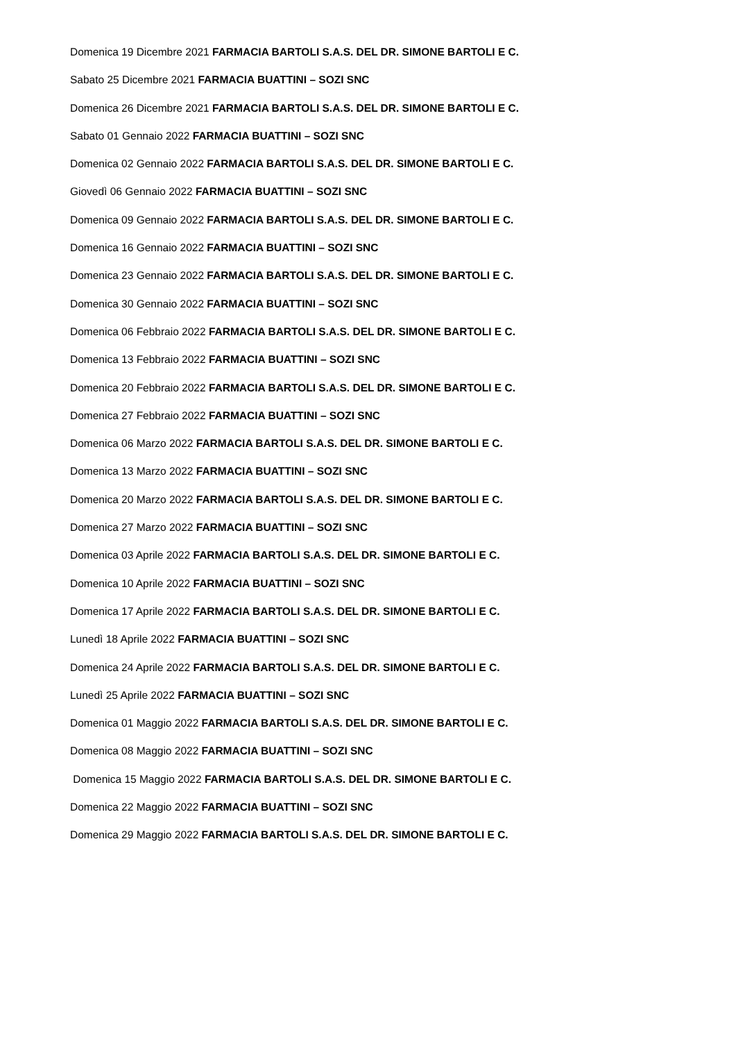Domenica 19 Dicembre 2021 FARMACIA BARTOLI S.A.S. DEL DR. SIMONE BARTOLI E C.
Sabato 25 Dicembre 2021 FARMACIA BUATTINI – SOZI SNC
Domenica 26 Dicembre 2021 FARMACIA BARTOLI S.A.S. DEL DR. SIMONE BARTOLI E C.
Sabato 01 Gennaio 2022 FARMACIA BUATTINI – SOZI SNC
Domenica 02 Gennaio 2022 FARMACIA BARTOLI S.A.S. DEL DR. SIMONE BARTOLI E C.
Giovedì 06 Gennaio 2022 FARMACIA BUATTINI – SOZI SNC
Domenica 09 Gennaio 2022 FARMACIA BARTOLI S.A.S. DEL DR. SIMONE BARTOLI E C.
Domenica 16 Gennaio 2022 FARMACIA BUATTINI – SOZI SNC
Domenica 23 Gennaio 2022 FARMACIA BARTOLI S.A.S. DEL DR. SIMONE BARTOLI E C.
Domenica 30 Gennaio 2022 FARMACIA BUATTINI – SOZI SNC
Domenica 06 Febbraio 2022 FARMACIA BARTOLI S.A.S. DEL DR. SIMONE BARTOLI E C.
Domenica 13 Febbraio 2022 FARMACIA BUATTINI – SOZI SNC
Domenica 20 Febbraio 2022 FARMACIA BARTOLI S.A.S. DEL DR. SIMONE BARTOLI E C.
Domenica 27 Febbraio 2022 FARMACIA BUATTINI – SOZI SNC
Domenica 06 Marzo 2022 FARMACIA BARTOLI S.A.S. DEL DR. SIMONE BARTOLI E C.
Domenica 13 Marzo 2022 FARMACIA BUATTINI – SOZI SNC
Domenica 20 Marzo 2022 FARMACIA BARTOLI S.A.S. DEL DR. SIMONE BARTOLI E C.
Domenica 27 Marzo 2022 FARMACIA BUATTINI – SOZI SNC
Domenica 03 Aprile 2022 FARMACIA BARTOLI S.A.S. DEL DR. SIMONE BARTOLI E C.
Domenica 10 Aprile 2022 FARMACIA BUATTINI – SOZI SNC
Domenica 17 Aprile 2022 FARMACIA BARTOLI S.A.S. DEL DR. SIMONE BARTOLI E C.
Lunedì 18 Aprile 2022 FARMACIA BUATTINI – SOZI SNC
Domenica 24 Aprile 2022 FARMACIA BARTOLI S.A.S. DEL DR. SIMONE BARTOLI E C.
Lunedì 25 Aprile 2022 FARMACIA BUATTINI – SOZI SNC
Domenica 01 Maggio 2022 FARMACIA BARTOLI S.A.S. DEL DR. SIMONE BARTOLI E C.
Domenica 08 Maggio 2022 FARMACIA BUATTINI – SOZI SNC
Domenica 15 Maggio 2022 FARMACIA BARTOLI S.A.S. DEL DR. SIMONE BARTOLI E C.
Domenica 22 Maggio 2022 FARMACIA BUATTINI – SOZI SNC
Domenica 29 Maggio 2022 FARMACIA BARTOLI S.A.S. DEL DR. SIMONE BARTOLI E C.